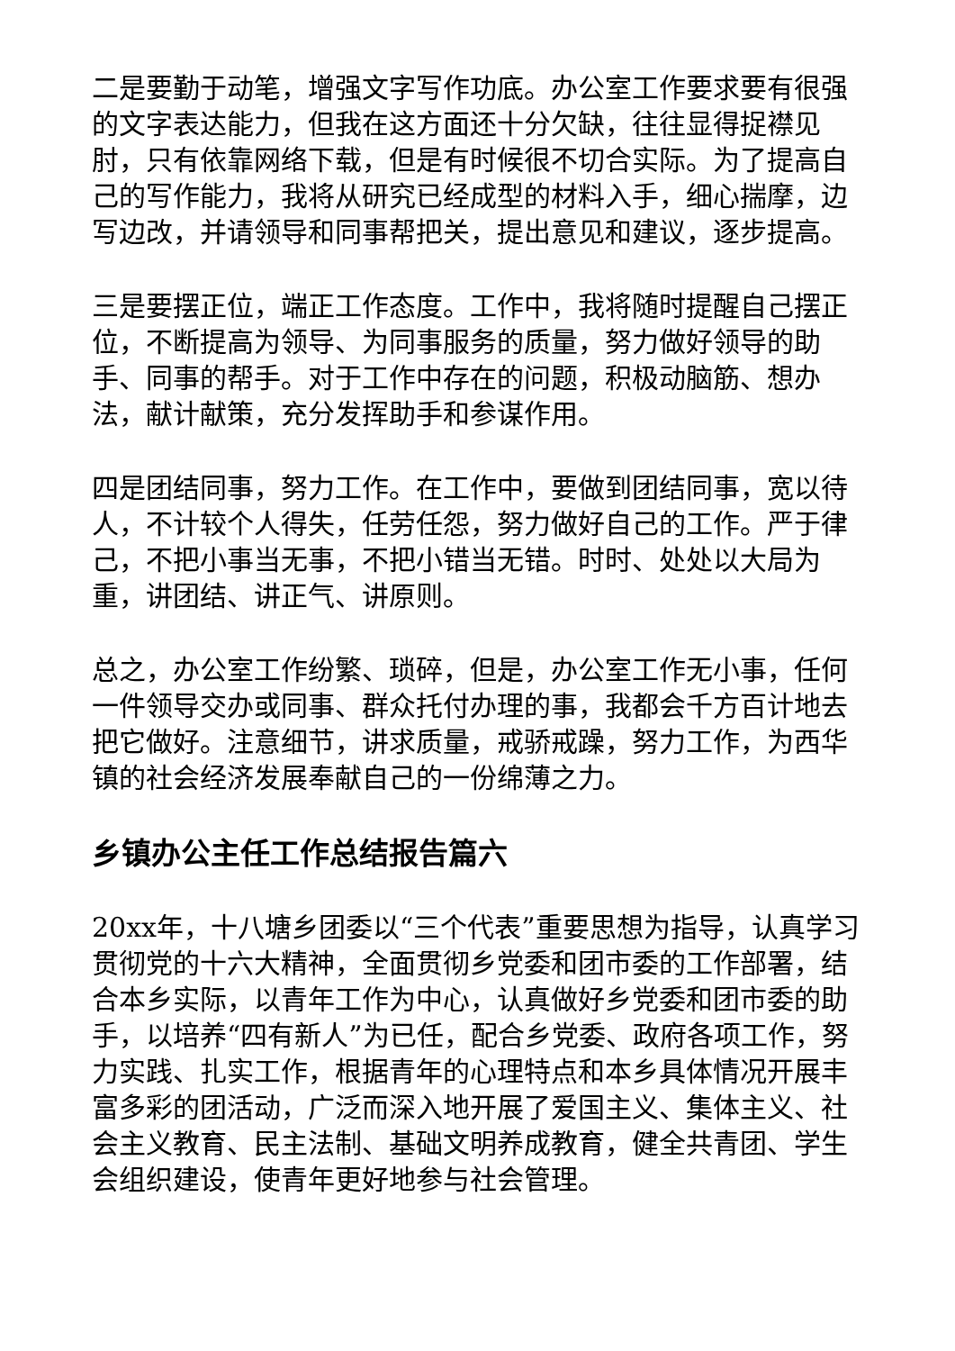二是要勤于动笔，增强文字写作功底。办公室工作要求要有很强的文字表达能力，但我在这方面还十分欠缺，往往显得捉襟见肘，只有依靠网络下载，但是有时候很不切合实际。为了提高自己的写作能力，我将从研究已经成型的材料入手，细心揣摩，边写边改，并请领导和同事帮把关，提出意见和建议，逐步提高。
三是要摆正位，端正工作态度。工作中，我将随时提醒自己摆正位，不断提高为领导、为同事服务的质量，努力做好领导的助手、同事的帮手。对于工作中存在的问题，积极动脑筋、想办法，献计献策，充分发挥助手和参谋作用。
四是团结同事，努力工作。在工作中，要做到团结同事，宽以待人，不计较个人得失，任劳任怨，努力做好自己的工作。严于律己，不把小事当无事，不把小错当无错。时时、处处以大局为重，讲团结、讲正气、讲原则。
总之，办公室工作纷繁、琐碎，但是，办公室工作无小事，任何一件领导交办或同事、群众托付办理的事，我都会千方百计地去把它做好。注意细节，讲求质量，戒骄戒躁，努力工作，为西华镇的社会经济发展奉献自己的一份绵薄之力。
乡镇办公主任工作总结报告篇六
20xx年，十八塘乡团委以“三个代表”重要思想为指导，认真学习贯彻党的十六大精神，全面贯彻乡党委和团市委的工作部署，结合本乡实际，以青年工作为中心，认真做好乡党委和团市委的助手，以培养“四有新人”为已任，配合乡党委、政府各项工作，努力实践、扎实工作，根据青年的心理特点和本乡具体情况开展丰富多彩的团活动，广泛而深入地开展了爱国主义、集体主义、社会主义教育、民主法制、基础文明养成教育，健全共青团、学生会组织建设，使青年更好地参与社会管理。